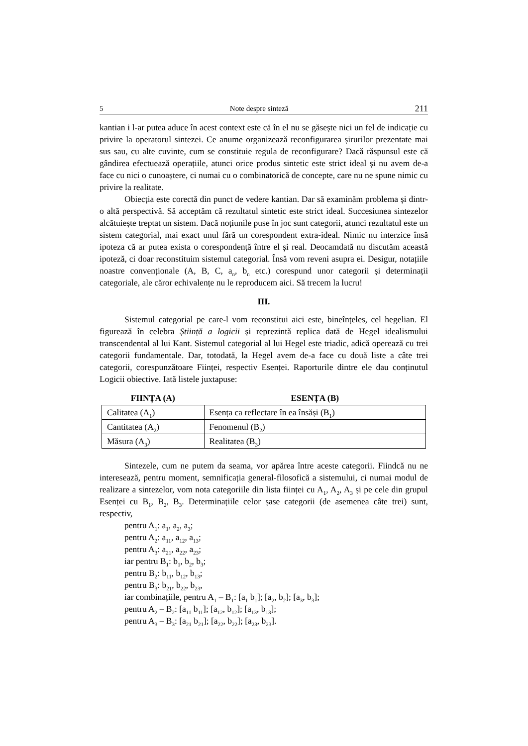5 Note despre sinteză 211
kantian i l-ar putea aduce în acest context este că în el nu se găsește nici un fel de indicație cu privire la operatorul sintezei. Ce anume organizează reconfigurarea șiru­rilor prezentate mai sus sau, cu alte cuvinte, cum se constituie regula de reconfigurare? Dacă răspunsul este că gândirea efectuează operațiile, atunci orice produs sintetic este strict ideal și nu avem de-a face cu nici o cunoaștere, ci numai cu o combinatorică de concepte, care nu ne spune nimic cu privire la realitate.
Obiecția este corectă din punct de vedere kantian. Dar să examinăm problema și dintr-o altă perspectivă. Să acceptăm că rezultatul sintetic este strict ideal. Succesiunea sintezelor alcătuiește treptat un sistem. Dacă noțiunile puse în joc sunt categorii, atunci rezultatul este un sistem categorial, mai exact unul fără un corespondent extra-ideal. Nimic nu interzice însă ipoteza că ar putea exista o corespondență între el și real. Deocamdată nu discutăm această ipoteză, ci doar reconstituim sistemul categorial. Însă vom reveni asupra ei. Desigur, notațiile noastre convenționale (A, B, C, a<sub>n</sub>, b<sub>n</sub> etc.) corespund unor categorii și determinații categoriale, ale căror echivalențe nu le reproducem aici. Să trecem la lucru!
III.
Sistemul categorial pe care-l vom reconstitui aici este, bineînțeles, cel hegelian. El figurează în celebra Știință a logicii și reprezintă replica dată de Hegel idealismului transcendental al lui Kant. Sistemul categorial al lui Hegel este triadic, adică operează cu trei categorii fundamentale. Dar, totodată, la Hegel avem de-a face cu două liste a câte trei categorii, corespunzătoare Ființei, respectiv Esenței. Raporturile dintre ele dau conținutul Logicii obiective. Iată listele juxtapuse:
| FIINȚA (A) | ESENȚA (B) |
| --- | --- |
| Calitatea (A<sub>1</sub>) | Esența ca reflectare în ea însăși (B<sub>1</sub>) |
| Cantitatea (A<sub>2</sub>) | Fenomenul (B<sub>2</sub>) |
| Măsura (A<sub>3</sub>) | Realitatea (B<sub>3</sub>) |
Sintezele, cum ne putem da seama, vor apărea între aceste categorii. Fiindcă nu ne interesează, pentru moment, semnificația general-filosofică a sistemului, ci numai modul de realizare a sintezelor, vom nota categoriile din lista ființei cu A<sub>1</sub>, A<sub>2</sub>, A<sub>3</sub> și pe cele din grupul Esenței cu B<sub>1</sub>, B<sub>2</sub>, B<sub>3</sub>. Determinațiile celor șase categorii (de asemenea câte trei) sunt, respectiv,
pentru A<sub>1</sub>: a<sub>1</sub>, a<sub>2</sub>, a<sub>3</sub>;
pentru A<sub>2</sub>: a<sub>11</sub>, a<sub>12</sub>, a<sub>13</sub>;
pentru A<sub>3</sub>: a<sub>21</sub>, a<sub>22</sub>, a<sub>23</sub>;
iar pentru B<sub>1</sub>: b<sub>1</sub>, b<sub>2</sub>, b<sub>3</sub>;
pentru B<sub>2</sub>: b<sub>11</sub>, b<sub>12</sub>, b<sub>13</sub>;
pentru B<sub>3</sub>: b<sub>21</sub>, b<sub>22</sub>, b<sub>23</sub>,
iar combinațiile, pentru A<sub>1</sub> – B<sub>1</sub>: [a<sub>1</sub> b<sub>1</sub>]; [a<sub>2</sub>, b<sub>2</sub>]; [a<sub>3</sub>, b<sub>3</sub>];
pentru A<sub>2</sub> – B<sub>2</sub>: [a<sub>11</sub> b<sub>11</sub>]; [a<sub>12</sub>, b<sub>12</sub>]; [a<sub>13</sub>, b<sub>13</sub>];
pentru A<sub>3</sub> – B<sub>3</sub>: [a<sub>21</sub> b<sub>21</sub>]; [a<sub>22</sub>, b<sub>22</sub>]; [a<sub>23</sub>, b<sub>23</sub>].